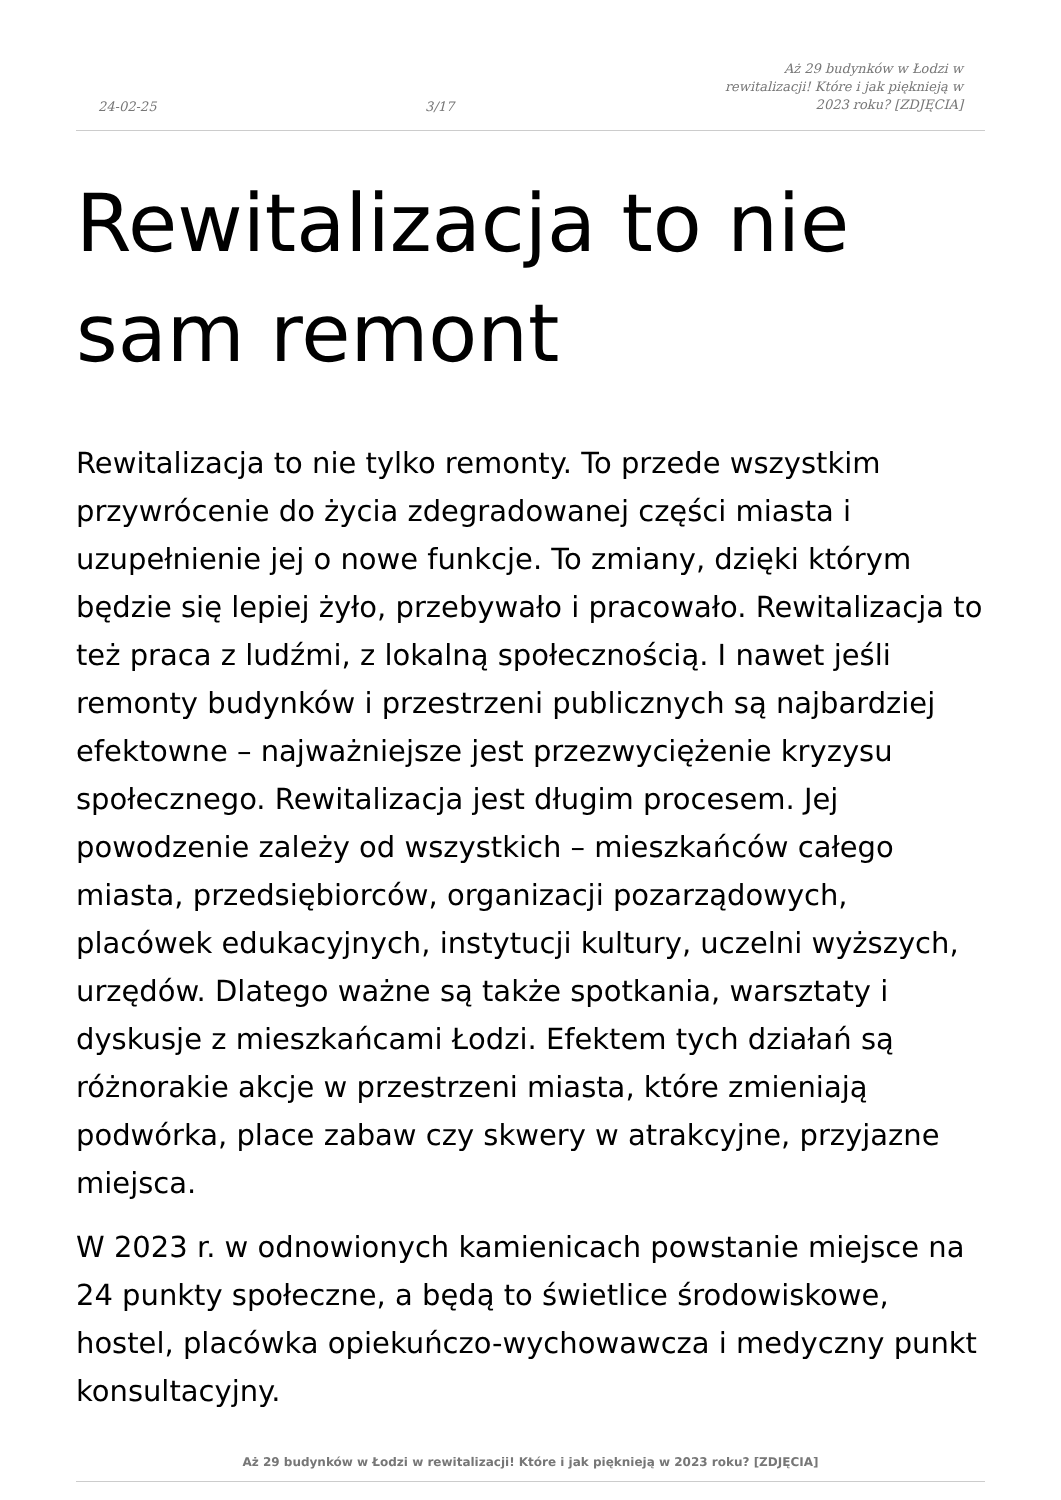24-02-25 3/17 Aż 29 budynków w Łodzi w rewitalizacji! Które i jak pięknieją w 2023 roku? [ZDJĘCIA]
Rewitalizacja to nie sam remont
Rewitalizacja to nie tylko remonty. To przede wszystkim przywrócenie do życia zdegradowanej części miasta i uzupełnienie jej o nowe funkcje. To zmiany, dzięki którym będzie się lepiej żyło, przebywało i pracowało. Rewitalizacja to też praca z ludźmi, z lokalną społecznością. I nawet jeśli remonty budynków i przestrzeni publicznych są najbardziej efektowne – najważniejsze jest przezwyciężenie kryzysu społecznego. Rewitalizacja jest długim procesem. Jej powodzenie zależy od wszystkich – mieszkańców całego miasta, przedsiębiorców, organizacji pozarządowych, placówek edukacyjnych, instytucji kultury, uczelni wyższych, urzędów. Dlatego ważne są także spotkania, warsztaty i dyskusje z mieszkańcami Łodzi. Efektem tych działań są różnorakie akcje w przestrzeni miasta, które zmieniają podwórka, place zabaw czy skwery w atrakcyjne, przyjazne miejsca.
W 2023 r. w odnowionych kamienicach powstanie miejsce na 24 punkty społeczne, a będą to świetlice środowiskowe, hostel, placówka opiekuńczo-wychowawcza i medyczny punkt konsultacyjny.
Aż 29 budynków w Łodzi w rewitalizacji! Które i jak pięknieją w 2023 roku? [ZDJĘCIA]